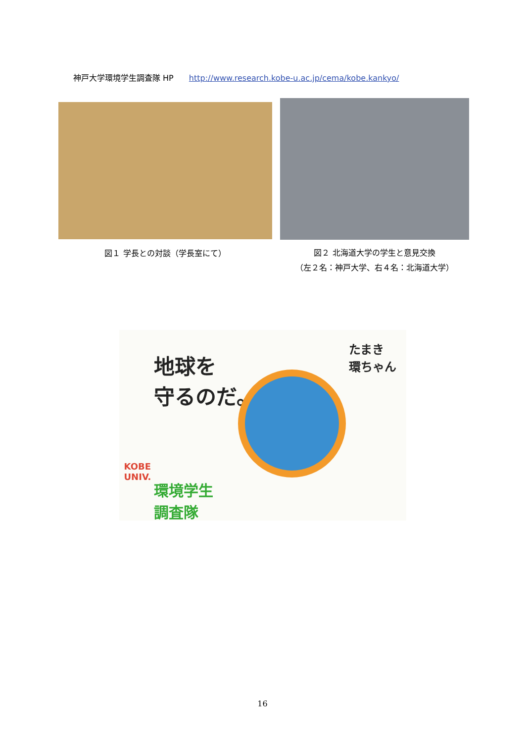神戸大学環境学生調査隊 HP http://www.research.kobe-u.ac.jp/cema/kobe.kankyo/
図１ 学長との対談（学長室にて）
図２ 北海道大学の学生と意見交換
（左２名：神戸大学、右４名：北海道大学）
地球を
守るのだ。
たまき
環ちゃん
KOBE
UNIV.
環境学生
調査隊
16